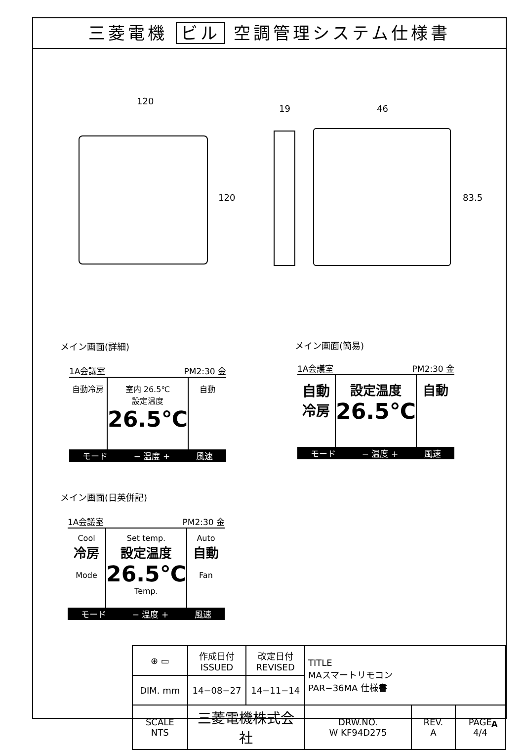三菱電機 ビル 空調管理システム仕様書
120
120
19 46
83.5
メイン画面(詳細) メイン画面(簡易)
1A会議室 PM2:30 金
自動冷房 室内 26.5℃
設定温度
26.5℃
自動
モード − 温度 + 風速
1A会議室 PM2:30 金
自動
冷房
設定温度
26.5℃
自動
モード − 温度 + 風速
メイン画面(日英併記)
1A会議室 PM2:30 金
Cool
冷房
Mode
Set temp.
設定温度
26.5℃
Temp.
Auto
自動
Fan
モード − 温度 + 風速
| ⊕ ▭ | 作成日付 ISSUED | 改定日付 REVISED | TITLE MAスマートリモコン PAR−36MA 仕様書 | | |
| DIM. mm | 14−08−27 | 14−11−14 | | | |
| SCALE NTS | 三菱電機株式会社 | | DRW.NO. W KF94D275 | REV. A | PAGE 4/4 |
A